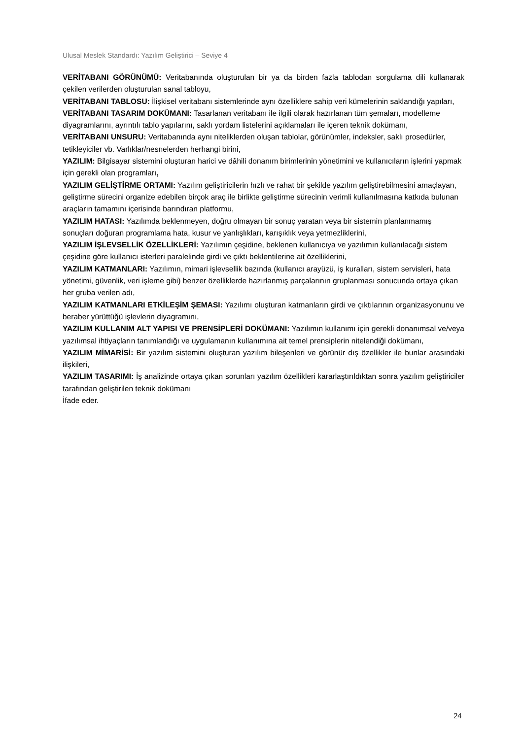Ulusal Meslek Standardı: Yazılım Geliştirici – Seviye 4
VERİTABANI GÖRÜNÜMÜ: Veritabanında oluşturulan bir ya da birden fazla tablodan sorgulama dili kullanarak çekilen verilerden oluşturulan sanal tabloyu,
VERİTABANI TABLOSU: İlişkisel veritabanı sistemlerinde aynı özelliklere sahip veri kümelerinin saklandığı yapıları,
VERİTABANI TASARIM DOKÜMANI: Tasarlanan veritabanı ile ilgili olarak hazırlanan tüm şemaları, modelleme diyagramlarını, ayrıntılı tablo yapılarını, saklı yordam listelerini açıklamaları ile içeren teknik dokümanı,
VERİTABANI UNSURU: Veritabanında aynı niteliklerden oluşan tablolar, görünümler, indeksler, saklı prosedürler, tetikleyiciler vb. Varlıklar/nesnelerden herhangi birini,
YAZILIM: Bilgisayar sistemini oluşturan harici ve dâhili donanım birimlerinin yönetimini ve kullanıcıların işlerini yapmak için gerekli olan programları,
YAZILIM GELİŞTİRME ORTAMI: Yazılım geliştiricilerin hızlı ve rahat bir şekilde yazılım geliştirebilmesini amaçlayan, geliştirme sürecini organize edebilen birçok araç ile birlikte geliştirme sürecinin verimli kullanılmasına katkıda bulunan araçların tamamını içerisinde barındıran platformu,
YAZILIM HATASI: Yazılımda beklenmeyen, doğru olmayan bir sonuç yaratan veya bir sistemin planlanmamış sonuçları doğuran programlama hata, kusur ve yanlışlıkları, karışıklık veya yetmezliklerini,
YAZILIM İŞLEVSELLİK ÖZELLİKLERİ: Yazılımın çeşidine, beklenen kullanıcıya ve yazılımın kullanılacağı sistem çeşidine göre kullanıcı isterleri paralelinde girdi ve çıktı beklentilerine ait özelliklerini,
YAZILIM KATMANLARI: Yazılımın, mimari işlevsellik bazında (kullanıcı arayüzü, iş kuralları, sistem servisleri, hata yönetimi, güvenlik, veri işleme gibi) benzer özelliklerde hazırlanmış parçalarının gruplanması sonucunda ortaya çıkan her gruba verilen adı,
YAZILIM KATMANLARI ETKİLEŞİM ŞEMASI: Yazılımı oluşturan katmanların girdi ve çıktılarının organizasyonunu ve beraber yürüttüğü işlevlerin diyagramını,
YAZILIM KULLANIM ALT YAPISI VE PRENSİPLERİ DOKÜMANI: Yazılımın kullanımı için gerekli donanımsal ve/veya yazılımsal ihtiyaçların tanımlandığı ve uygulamanın kullanımına ait temel prensiplerin nitelendiği dokümanı,
YAZILIM MİMARİSİ: Bir yazılım sistemini oluşturan yazılım bileşenleri ve görünür dış özellikler ile bunlar arasındaki ilişkileri,
YAZILIM TASARIMI: İş analizinde ortaya çıkan sorunları yazılım özellikleri kararlaştırıldıktan sonra yazılım geliştiriciler tarafından geliştirilen teknik dokümanı
İfade eder.
24